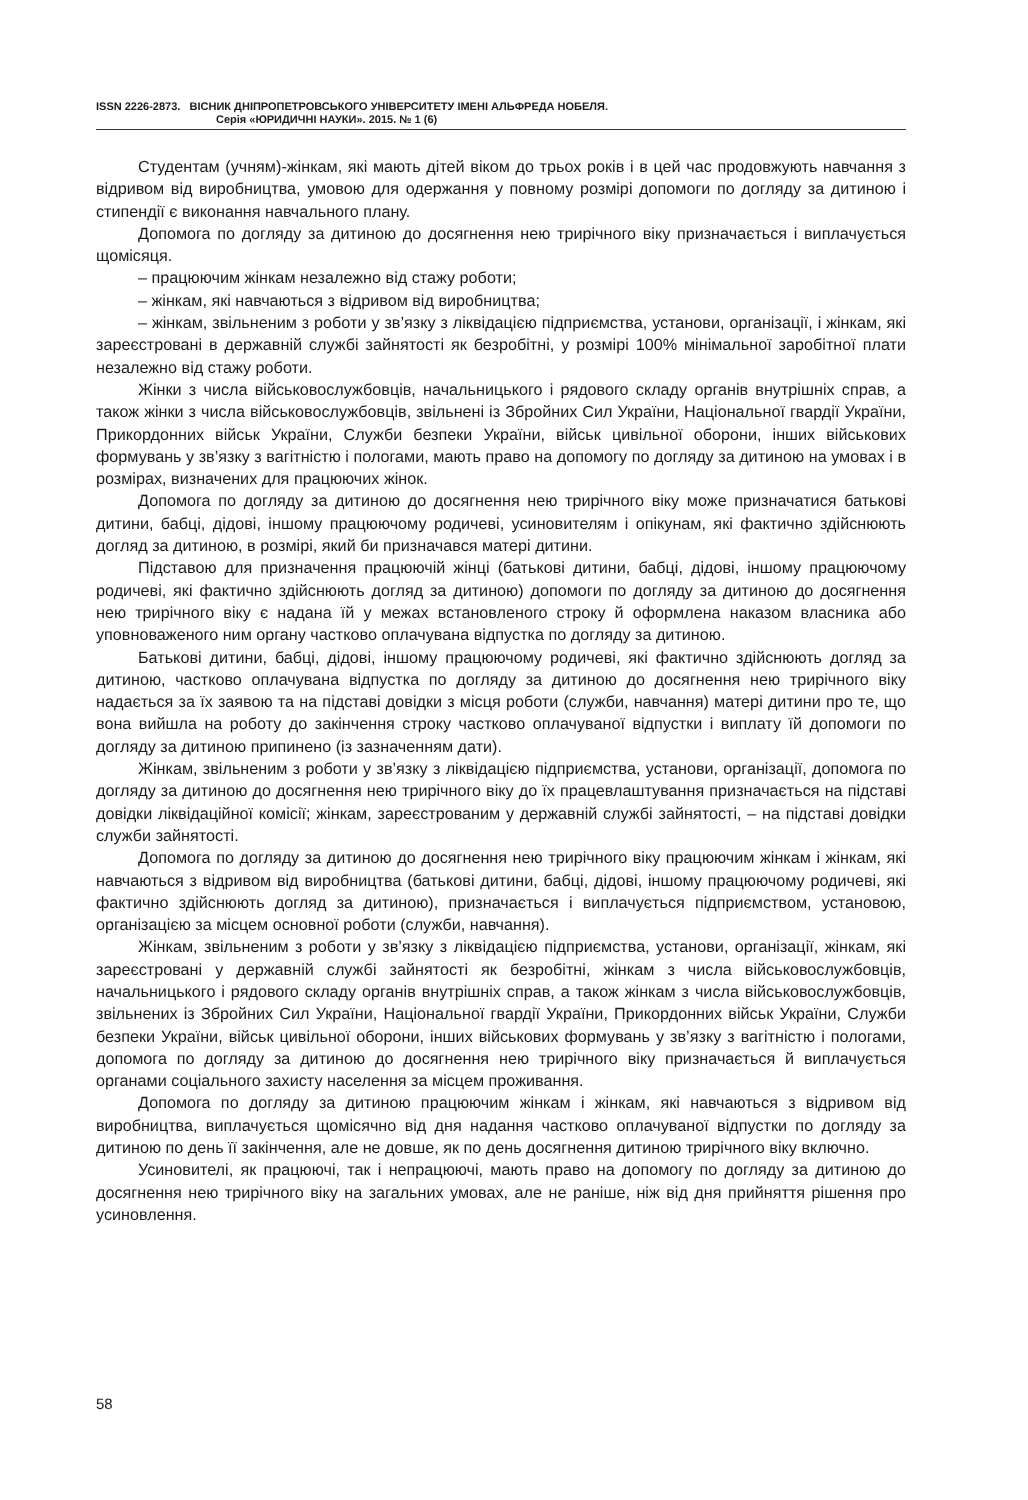ISSN 2226-2873. ВІСНИК ДНІПРОПЕТРОВСЬКОГО УНІВЕРСИТЕТУ ІМЕНІ АЛЬФРЕДА НОБЕЛЯ.
Серія «ЮРИДИЧНІ НАУКИ». 2015. № 1 (6)
Студентам (учням)-жінкам, які мають дітей віком до трьох років і в цей час продовжують навчання з відривом від виробництва, умовою для одержання у повному розмірі допомоги по догляду за дитиною і стипендії є виконання навчального плану.
Допомога по догляду за дитиною до досягнення нею трирічного віку призначається і виплачується щомісяця.
– працюючим жінкам незалежно від стажу роботи;
– жінкам, які навчаються з відривом від виробництва;
– жінкам, звільненим з роботи у зв’язку з ліквідацією підприємства, установи, організації, і жінкам, які зареєстровані в державній службі зайнятості як безробітні, у розмірі 100% мінімальної заробітної плати незалежно від стажу роботи.
Жінки з числа військовослужбовців, начальницького і рядового складу органів внутрішніх справ, а також жінки з числа військовослужбовців, звільнені із Збройних Сил України, Національної гвардії України, Прикордонних військ України, Служби безпеки України, військ цивільної оборони, інших військових формувань у зв’язку з вагітністю і пологами, мають право на допомогу по догляду за дитиною на умовах і в розмірах, визначених для працюючих жінок.
Допомога по догляду за дитиною до досягнення нею трирічного віку може призначатися батькові дитини, бабці, дідові, іншому працюючому родичеві, усиновителям і опікунам, які фактично здійснюють догляд за дитиною, в розмірі, який би призначався матері дитини.
Підставою для призначення працюючій жінці (батькові дитини, бабці, дідові, іншому працюючому родичеві, які фактично здійснюють догляд за дитиною) допомоги по догляду за дитиною до досягнення нею трирічного віку є надана їй у межах встановленого строку й оформлена наказом власника або уповноваженого ним органу частково оплачувана відпустка по догляду за дитиною.
Батькові дитини, бабці, дідові, іншому працюючому родичеві, які фактично здійснюють догляд за дитиною, частково оплачувана відпустка по догляду за дитиною до досягнення нею трирічного віку надається за їх заявою та на підставі довідки з місця роботи (служби, навчання) матері дитини про те, що вона вийшла на роботу до закінчення строку частково оплачуваної відпустки і виплату їй допомоги по догляду за дитиною припинено (із зазначенням дати).
Жінкам, звільненим з роботи у зв’язку з ліквідацією підприємства, установи, організації, допомога по догляду за дитиною до досягнення нею трирічного віку до їх працевлаштування призначається на підставі довідки ліквідаційної комісії; жінкам, зареєстрованим у державній службі зайнятості, – на підставі довідки служби зайнятості.
Допомога по догляду за дитиною до досягнення нею трирічного віку працюючим жінкам і жінкам, які навчаються з відривом від виробництва (батькові дитини, бабці, дідові, іншому працюючому родичеві, які фактично здійснюють догляд за дитиною), призначається і виплачується підприємством, установою, організацією за місцем основної роботи (служби, навчання).
Жінкам, звільненим з роботи у зв’язку з ліквідацією підприємства, установи, організації, жінкам, які зареєстровані у державній службі зайнятості як безробітні, жінкам з числа військовослужбовців, начальницького і рядового складу органів внутрішніх справ, а також жінкам з числа військовослужбовців, звільнених із Збройних Сил України, Національної гвардії України, Прикордонних військ України, Служби безпеки України, військ цивільної оборони, інших військових формувань у зв’язку з вагітністю і пологами, допомога по догляду за дитиною до досягнення нею трирічного віку призначається й виплачується органами соціального захисту населення за місцем проживання.
Допомога по догляду за дитиною працюючим жінкам і жінкам, які навчаються з відривом від виробництва, виплачується щомісячно від дня надання частково оплачуваної відпустки по догляду за дитиною по день її закінчення, але не довше, як по день досягнення дитиною трирічного віку включно.
Усиновителі, як працюючі, так і непрацюючі, мають право на допомогу по догляду за дитиною до досягнення нею трирічного віку на загальних умовах, але не раніше, ніж від дня прийняття рішення про усиновлення.
58